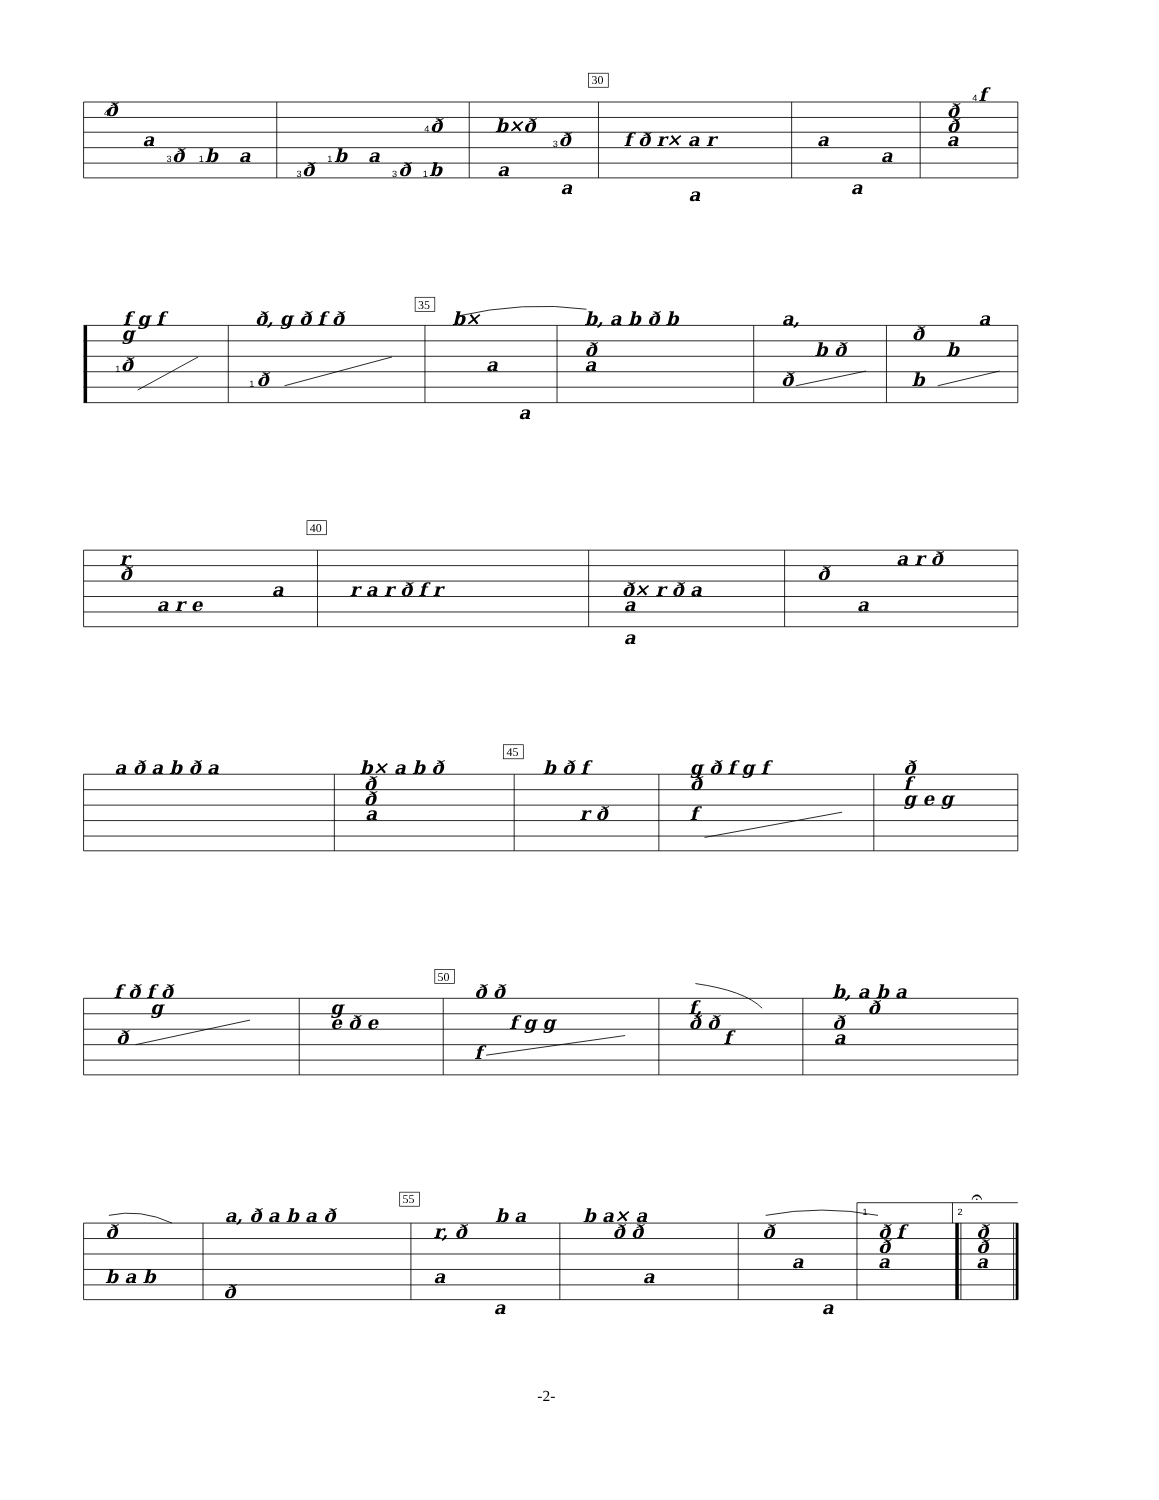30
35
40
45
50
55
ð
4
a
ð
3
b
1
a
ð
3
b
1
a
ð
3
b
1
ð
4
b×ð
a
ð
3
a
f ð r× a r
a
a
a
a
ð
ð
a
f
4
f g f
g
ð
1
ð, g ð f ð
ð
1
b×
a
a
b, a b ð b
ð
a
a,
b ð
ð
ð
a
b
b
r
ð
a r e
a
r a r ð f r
ð× r ð a
a
a
ð
a
a r ð
a ð a b ð a
b× a b ð
ð
ð
a
b ð f
r ð
g ð f g f
ð
f
ð
f
g e g
f ð f ð
g
ð
g
e ð e
ð ð
f g g
f
f,
ð ð
f
b, a b a
ð
ð
a
ð
b a b
a, ð a b a ð
ð
r, ð
a
b a
a
b a× a
ð ð
a
ð
a
a
1
2
ð f
ð
a
ð
ð
a
𝄐
-2-